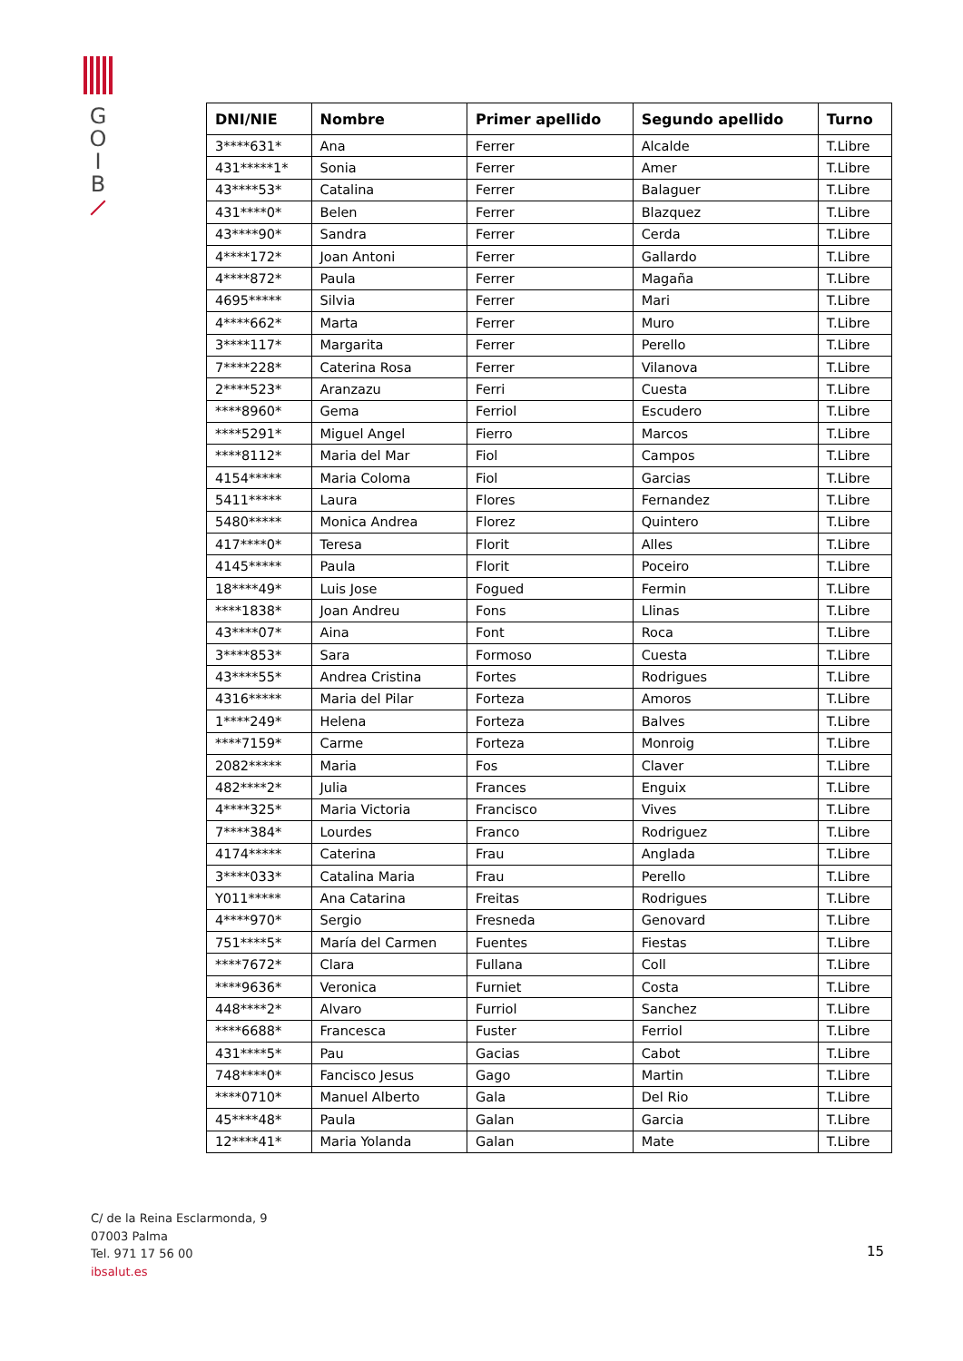G
O
I
B
| DNI/NIE | Nombre | Primer apellido | Segundo apellido | Turno |
| --- | --- | --- | --- | --- |
| 3****631* | Ana | Ferrer | Alcalde | T.Libre |
| 431*****1* | Sonia | Ferrer | Amer | T.Libre |
| 43****53* | Catalina | Ferrer | Balaguer | T.Libre |
| 431****0* | Belen | Ferrer | Blazquez | T.Libre |
| 43****90* | Sandra | Ferrer | Cerda | T.Libre |
| 4****172* | Joan Antoni | Ferrer | Gallardo | T.Libre |
| 4****872* | Paula | Ferrer | Magaña | T.Libre |
| 4695***** | Silvia | Ferrer | Mari | T.Libre |
| 4****662* | Marta | Ferrer | Muro | T.Libre |
| 3****117* | Margarita | Ferrer | Perello | T.Libre |
| 7****228* | Caterina Rosa | Ferrer | Vilanova | T.Libre |
| 2****523* | Aranzazu | Ferri | Cuesta | T.Libre |
| ****8960* | Gema | Ferriol | Escudero | T.Libre |
| ****5291* | Miguel Angel | Fierro | Marcos | T.Libre |
| ****8112* | Maria del Mar | Fiol | Campos | T.Libre |
| 4154***** | Maria Coloma | Fiol | Garcias | T.Libre |
| 5411***** | Laura | Flores | Fernandez | T.Libre |
| 5480***** | Monica Andrea | Florez | Quintero | T.Libre |
| 417****0* | Teresa | Florit | Alles | T.Libre |
| 4145***** | Paula | Florit | Poceiro | T.Libre |
| 18****49* | Luis Jose | Fogued | Fermin | T.Libre |
| ****1838* | Joan Andreu | Fons | Llinas | T.Libre |
| 43****07* | Aina | Font | Roca | T.Libre |
| 3****853* | Sara | Formoso | Cuesta | T.Libre |
| 43****55* | Andrea Cristina | Fortes | Rodrigues | T.Libre |
| 4316***** | Maria del Pilar | Forteza | Amoros | T.Libre |
| 1****249* | Helena | Forteza | Balves | T.Libre |
| ****7159* | Carme | Forteza | Monroig | T.Libre |
| 2082***** | Maria | Fos | Claver | T.Libre |
| 482****2* | Julia | Frances | Enguix | T.Libre |
| 4****325* | Maria Victoria | Francisco | Vives | T.Libre |
| 7****384* | Lourdes | Franco | Rodriguez | T.Libre |
| 4174***** | Caterina | Frau | Anglada | T.Libre |
| 3****033* | Catalina Maria | Frau | Perello | T.Libre |
| Y011***** | Ana Catarina | Freitas | Rodrigues | T.Libre |
| 4****970* | Sergio | Fresneda | Genovard | T.Libre |
| 751****5* | María del Carmen | Fuentes | Fiestas | T.Libre |
| ****7672* | Clara | Fullana | Coll | T.Libre |
| ****9636* | Veronica | Furniet | Costa | T.Libre |
| 448****2* | Alvaro | Furriol | Sanchez | T.Libre |
| ****6688* | Francesca | Fuster | Ferriol | T.Libre |
| 431****5* | Pau | Gacias | Cabot | T.Libre |
| 748****0* | Fancisco Jesus | Gago | Martin | T.Libre |
| ****0710* | Manuel Alberto | Gala | Del Rio | T.Libre |
| 45****48* | Paula | Galan | Garcia | T.Libre |
| 12****41* | Maria Yolanda | Galan | Mate | T.Libre |
C/ de la Reina Esclarmonda, 9
07003 Palma
Tel. 971 17 56 00
ibsalut.es
15